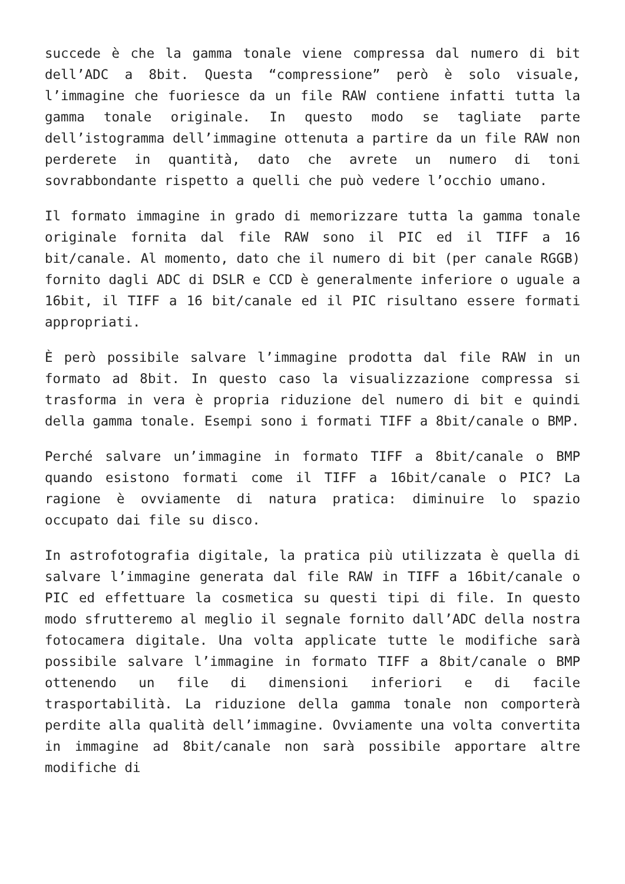succede è che la gamma tonale viene compressa dal numero di bit dell’ADC a 8bit. Questa “compressione” però è solo visuale, l’immagine che fuoriesce da un file RAW contiene infatti tutta la gamma tonale originale. In questo modo se tagliate parte dell’istogramma dell’immagine ottenuta a partire da un file RAW non perderete in quantità, dato che avrete un numero di toni sovrabbondante rispetto a quelli che può vedere l’occhio umano.
Il formato immagine in grado di memorizzare tutta la gamma tonale originale fornita dal file RAW sono il PIC ed il TIFF a 16 bit/canale. Al momento, dato che il numero di bit (per canale RGGB) fornito dagli ADC di DSLR e CCD è generalmente inferiore o uguale a 16bit, il TIFF a 16 bit/canale ed il PIC risultano essere formati appropriati.
È però possibile salvare l’immagine prodotta dal file RAW in un formato ad 8bit. In questo caso la visualizzazione compressa si trasforma in vera è propria riduzione del numero di bit e quindi della gamma tonale. Esempi sono i formati TIFF a 8bit/canale o BMP.
Perché salvare un’immagine in formato TIFF a 8bit/canale o BMP quando esistono formati come il TIFF a 16bit/canale o PIC? La ragione è ovviamente di natura pratica: diminuire lo spazio occupato dai file su disco.
In astrofotografia digitale, la pratica più utilizzata è quella di salvare l’immagine generata dal file RAW in TIFF a 16bit/canale o PIC ed effettuare la cosmetica su questi tipi di file. In questo modo sfrutteremo al meglio il segnale fornito dall’ADC della nostra fotocamera digitale. Una volta applicate tutte le modifiche sarà possibile salvare l’immagine in formato TIFF a 8bit/canale o BMP ottenendo un file di dimensioni inferiori e di facile trasportabilità. La riduzione della gamma tonale non comporterà perdite alla qualità dell’immagine. Ovviamente una volta convertita in immagine ad 8bit/canale non sarà possibile apportare altre modifiche di